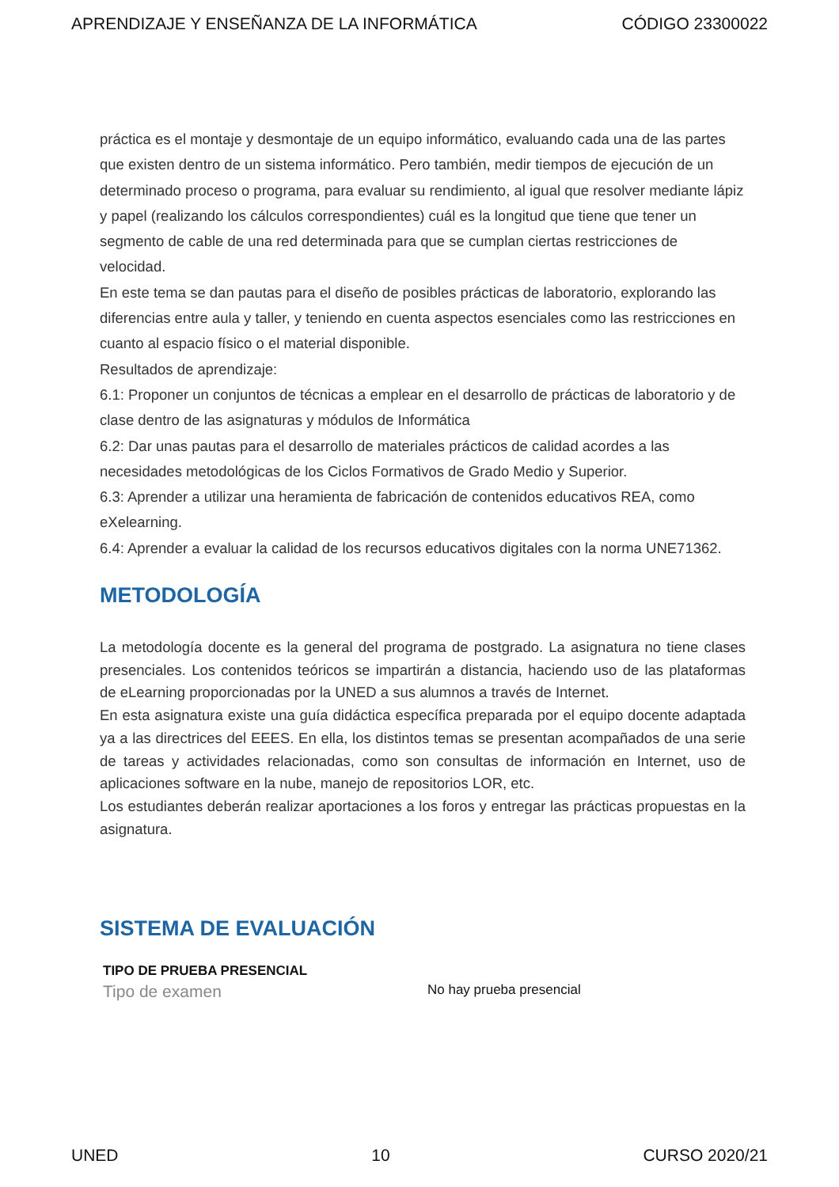APRENDIZAJE Y ENSEÑANZA DE LA INFORMÁTICA CÓDIGO 23300022
práctica es el montaje y desmontaje de un equipo informático, evaluando cada una de las partes que existen dentro de un sistema informático. Pero también, medir tiempos de ejecución de un determinado proceso o programa, para evaluar su rendimiento, al igual que resolver mediante lápiz y papel (realizando los cálculos correspondientes) cuál es la longitud que tiene que tener un segmento de cable de una red determinada para que se cumplan ciertas restricciones de velocidad.
En este tema se dan pautas para el diseño de posibles prácticas de laboratorio, explorando las diferencias entre aula y taller, y teniendo en cuenta aspectos esenciales como las restricciones en cuanto al espacio físico o el material disponible.
Resultados de aprendizaje:
6.1: Proponer un conjuntos de técnicas a emplear en el desarrollo de prácticas de laboratorio y de clase dentro de las asignaturas y módulos de Informática
6.2: Dar unas pautas para el desarrollo de materiales prácticos de calidad acordes a las necesidades metodológicas de los Ciclos Formativos de Grado Medio y Superior.
6.3: Aprender a utilizar una heramienta de fabricación de contenidos educativos REA, como eXelearning.
6.4: Aprender a evaluar la calidad de los recursos educativos digitales con la norma UNE71362.
METODOLOGÍA
La metodología docente es la general del programa de postgrado. La asignatura no tiene clases presenciales. Los contenidos teóricos se impartirán a distancia, haciendo uso de las plataformas de eLearning proporcionadas por la UNED a sus alumnos a través de Internet.
En esta asignatura existe una guía didáctica específica preparada por el equipo docente adaptada ya a las directrices del EEES. En ella, los distintos temas se presentan acompañados de una serie de tareas y actividades relacionadas, como son consultas de información en Internet, uso de aplicaciones software en la nube, manejo de repositorios LOR, etc.
Los estudiantes deberán realizar aportaciones a los foros y entregar las prácticas propuestas en la asignatura.
SISTEMA DE EVALUACIÓN
| TIPO DE PRUEBA PRESENCIAL | |
| --- | --- |
| Tipo de examen | No hay prueba presencial |
UNED 10 CURSO 2020/21